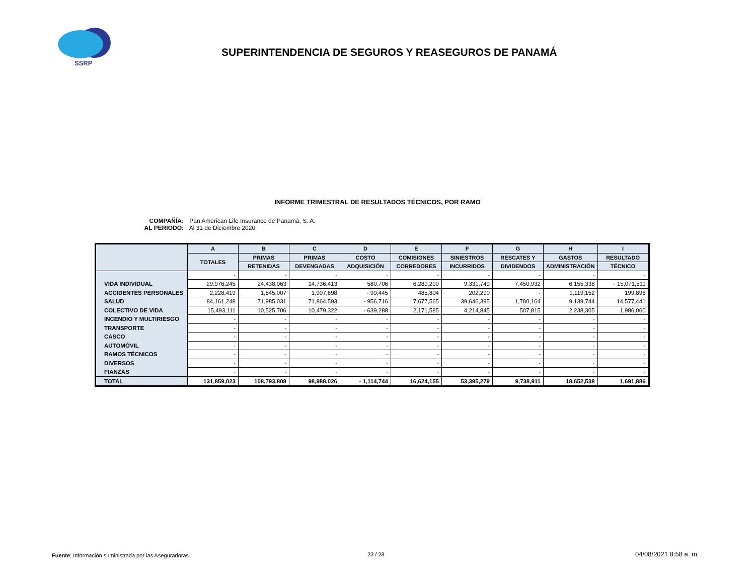SSRP
SUPERINTENDENCIA DE SEGUROS Y REASEGUROS DE PANAMÁ
INFORME TRIMESTRAL DE RESULTADOS TÉCNICOS, POR RAMO
COMPAÑÍA: Pan American Life Insurance de Panamá, S. A.
AL PERIODO: Al 31 de Diciembre 2020
| | A | B | C | D | E | F | G | H | I |
| --- | --- | --- | --- | --- | --- | --- | --- | --- | --- |
| | TOTALES | PRIMAS | PRIMAS | COSTO | COMISIONES | SINIESTROS | RESCATES Y | GASTOS | RESULTADO |
| | | RETENIDAS | DEVENGADAS | ADQUISICIÓN | CORREDORES | INCURRIDOS | DIVIDENDOS | ADMINISTRACIÓN | TÉCNICO |
| | - | - | - | - | - | - | - | - | - |
| VIDA INDIVIDUAL | 29,976,245 | 24,438,063 | 14,736,413 | 580,706 | 6,289,200 | 9,331,749 | 7,450,932 | 6,155,338 | - 15,071,511 |
| ACCIDENTES PERSONALES | 2,228,419 | 1,845,007 | 1,907,698 | - 99,445 | 485,804 | 202,290 | - | 1,119,152 | 199,896 |
| SALUD | 84,161,248 | 71,985,031 | 71,864,593 | - 956,716 | 7,677,565 | 39,646,395 | 1,780,164 | 9,139,744 | 14,577,441 |
| COLECTIVO DE VIDA | 15,493,111 | 10,525,706 | 10,479,322 | - 639,288 | 2,171,585 | 4,214,845 | 507,815 | 2,238,305 | 1,986,060 |
| INCENDIO Y MULTIRIESGO | - | - | - | - | - | - | - | - | - |
| TRANSPORTE | - | - | - | - | - | - | - | - | - |
| CASCO | - | - | - | - | - | - | - | - | - |
| AUTOMÓVIL | - | - | - | - | - | - | - | - | - |
| RAMOS TÉCNICOS | - | - | - | - | - | - | - | - | - |
| DIVERSOS | - | - | - | - | - | - | - | - | - |
| FIANZAS | - | - | - | - | - | - | - | - | - |
| TOTAL | 131,859,023 | 108,793,808 | 98,988,026 | - 1,114,744 | 16,624,155 | 53,395,279 | 9,738,911 | 18,652,538 | 1,691,886 |
Fuente: Información suministrada por las Aseguradoras
23 / 28 04/08/2021 8:58 a. m.